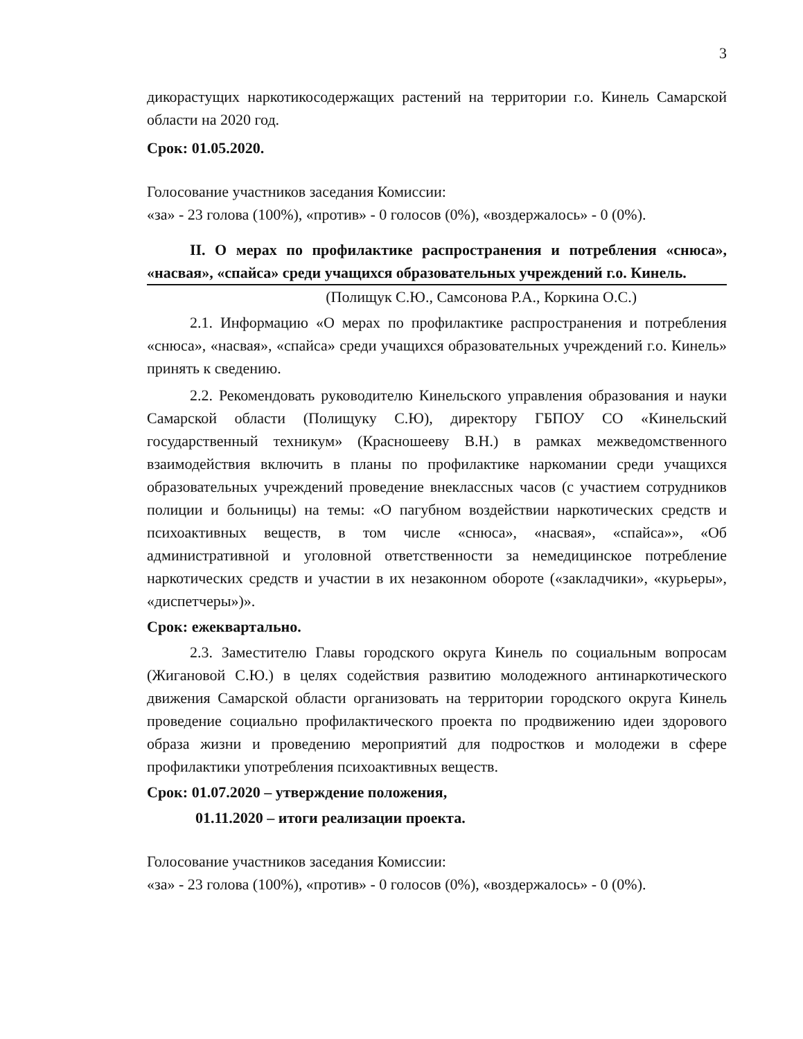3
дикорастущих наркотикосодержащих растений на территории г.о. Кинель Самарской области на 2020 год.
Срок: 01.05.2020.
Голосование участников заседания Комиссии:
«за» - 23 голова (100%), «против» - 0 голосов (0%), «воздержалось» - 0 (0%).
II. О мерах по профилактике распространения и потребления «снюса», «насвая», «спайса» среди учащихся образовательных учреждений г.о. Кинель.
(Полищук С.Ю., Самсонова Р.А., Коркина О.С.)
2.1. Информацию «О мерах по профилактике распространения и потребления «снюса», «насвая», «спайса» среди учащихся образовательных учреждений г.о. Кинель» принять к сведению.
2.2. Рекомендовать руководителю Кинельского управления образования и науки Самарской области (Полищуку С.Ю), директору ГБПОУ СО «Кинельский государственный техникум» (Красношееву В.Н.) в рамках межведомственного взаимодействия включить в планы по профилактике наркомании среди учащихся образовательных учреждений проведение внеклассных часов (с участием сотрудников полиции и больницы) на темы: «О пагубном воздействии наркотических средств и психоактивных веществ, в том числе «снюса», «насвая», «спайса»», «Об административной и уголовной ответственности за немедицинское потребление наркотических средств и участии в их незаконном обороте («закладчики», «курьеры», «диспетчеры»)».
Срок: ежеквартально.
2.3. Заместителю Главы городского округа Кинель по социальным вопросам (Жигановой С.Ю.) в целях содействия развитию молодежного антинаркотического движения Самарской области организовать на территории городского округа Кинель проведение социально профилактического проекта по продвижению идеи здорового образа жизни и проведению мероприятий для подростков и молодежи в сфере профилактики употребления психоактивных веществ.
Срок: 01.07.2020 – утверждение положения,
01.11.2020 – итоги реализации проекта.
Голосование участников заседания Комиссии:
«за» - 23 голова (100%), «против» - 0 голосов (0%), «воздержалось» - 0 (0%).